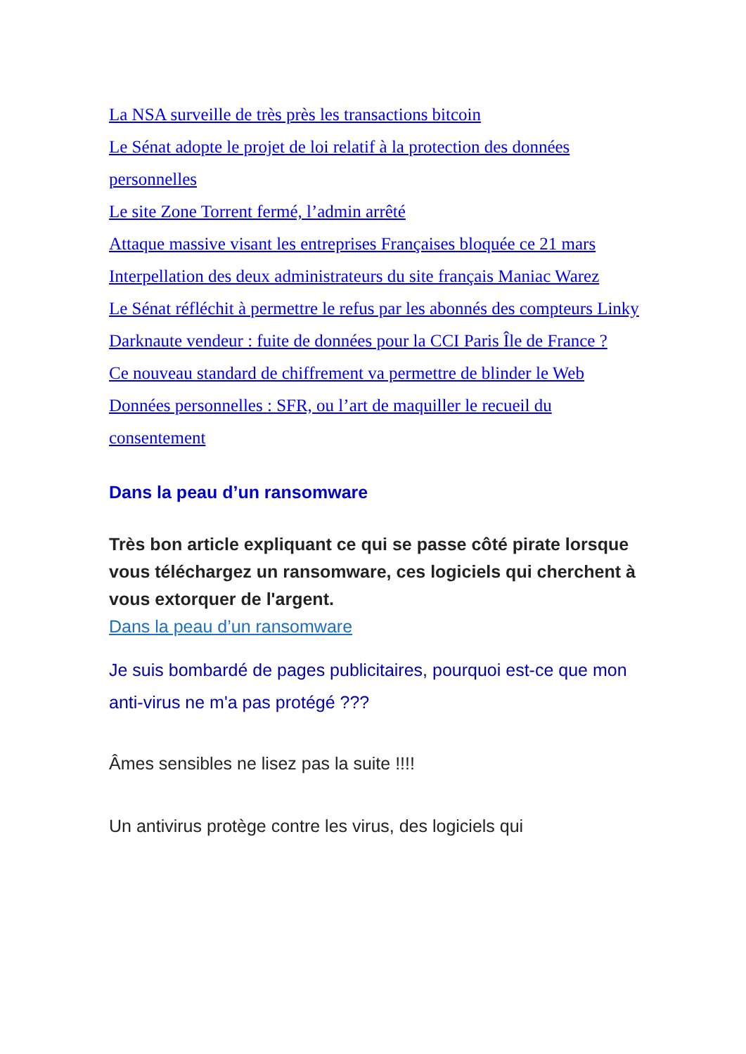La NSA surveille de très près les transactions bitcoin
Le Sénat adopte le projet de loi relatif à la protection des données personnelles
Le site Zone Torrent fermé, l’admin arrêté
Attaque massive visant les entreprises Françaises bloquée ce 21 mars
Interpellation des deux administrateurs du site français Maniac Warez
Le Sénat réfléchit à permettre le refus par les abonnés des compteurs Linky
Darknaute vendeur : fuite de données pour la CCI Paris Île de France ?
Ce nouveau standard de chiffrement va permettre de blinder le Web
Données personnelles : SFR, ou l’art de maquiller le recueil du consentement
Dans la peau d’un ransomware
Très bon article expliquant ce qui se passe côté pirate lorsque vous téléchargez un ransomware, ces logiciels qui cherchent à vous extorquer de l'argent.
Dans la peau d’un ransomware
Je suis bombardé de pages publicitaires, pourquoi est-ce que mon anti-virus ne m'a pas protégé ???
Âmes sensibles ne lisez pas la suite !!!!
Un antivirus protège contre les virus, des logiciels qui